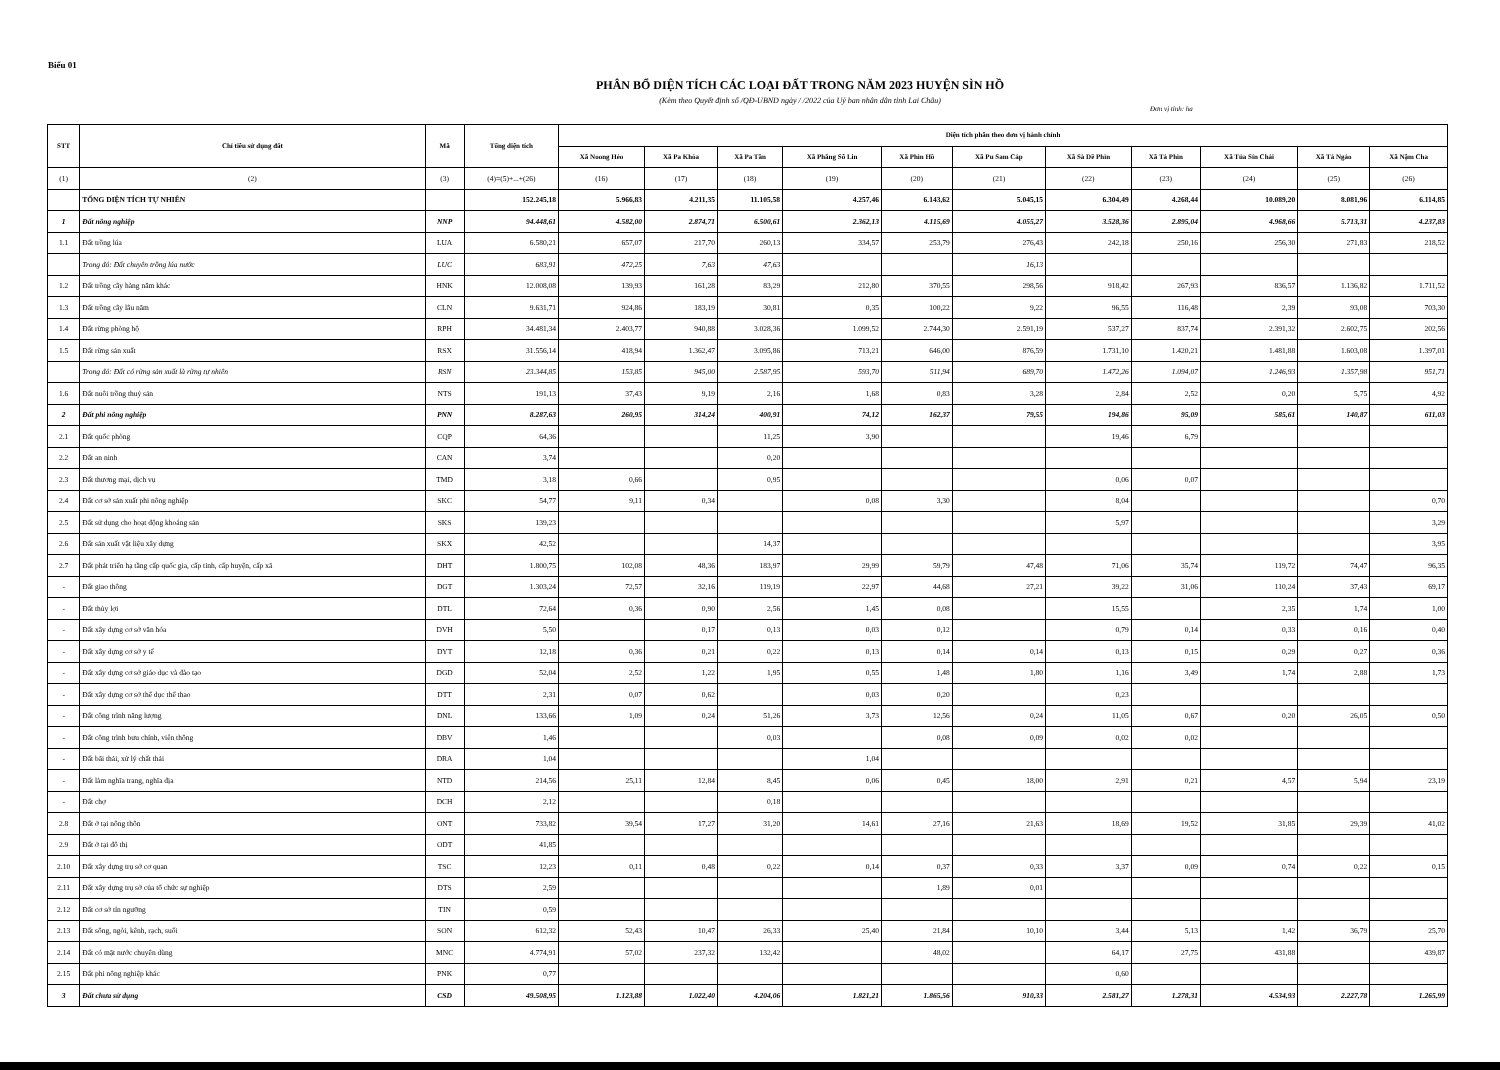Biểu 01
PHÂN BỔ DIỆN TÍCH CÁC LOẠI ĐẤT TRONG NĂM 2023 HUYỆN SÌN HỒ
(Kèm theo Quyết định số /QĐ-UBND ngày / /2022 của Uỷ ban nhân dân tỉnh Lai Châu)
Đơn vị tính: ha
| STT | Chỉ tiêu sử dụng đất | Mã | Tổng diện tích | Diện tích phân theo đơn vị hành chính | | | | | | | | | | |
| --- | --- | --- | --- | --- | --- | --- | --- | --- | --- | --- | --- | --- | --- | --- |
| | | | | Xã Noong Hẻo | Xã Pa Khóa | Xã Pa Tần | Xã Phăng Sô Lin | Xã Phìn Hồ | Xã Pu Sam Cáp | Xã Sà Dề Phìn | Xã Tả Phìn | Xã Tủa Sín Chải | Xã Tả Ngảo | Xã Nậm Cha |
| (1) | (2) | (3) | (4)=(5)+...+(26) | (16) | (17) | (18) | (19) | (20) | (21) | (22) | (23) | (24) | (25) | (26) |
| | TỔNG DIỆN TÍCH TỰ NHIÊN | | 152.245,18 | 5.966,83 | 4.211,35 | 11.105,58 | 4.257,46 | 6.143,62 | 5.045,15 | 6.304,49 | 4.268,44 | 10.089,20 | 8.081,96 | 6.114,85 |
| 1 | Đất nông nghiệp | NNP | 94.448,61 | 4.582,00 | 2.874,71 | 6.500,61 | 2.362,13 | 4.115,69 | 4.055,27 | 3.528,36 | 2.895,04 | 4.968,66 | 5.713,31 | 4.237,83 |
| 1.1 | Đất trồng lúa | LUA | 6.580,21 | 657,07 | 217,70 | 260,13 | 334,57 | 253,79 | 276,43 | 242,18 | 250,16 | 256,30 | 271,83 | 218,52 |
| | Trong đó: Đất chuyên trồng lúa nước | LUC | 683,91 | 472,25 | 7,63 | 47,63 | | | 16,13 | | | | | |
| 1.2 | Đất trồng cây hàng năm khác | HNK | 12.008,08 | 139,93 | 161,28 | 83,29 | 212,80 | 370,55 | 298,56 | 918,42 | 267,93 | 836,57 | 1.136,82 | 1.711,52 |
| 1.3 | Đất trồng cây lâu năm | CLN | 9.631,71 | 924,86 | 183,19 | 30,81 | 0,35 | 100,22 | 9,22 | 96,55 | 116,48 | 2,39 | 93,08 | 703,30 |
| 1.4 | Đất rừng phòng hộ | RPH | 34.481,34 | 2.403,77 | 940,88 | 3.028,36 | 1.099,52 | 2.744,30 | 2.591,19 | 537,27 | 837,74 | 2.391,32 | 2.602,75 | 202,56 |
| 1.5 | Đất rừng sản xuất | RSX | 31.556,14 | 418,94 | 1.362,47 | 3.095,86 | 713,21 | 646,00 | 876,59 | 1.731,10 | 1.420,21 | 1.481,88 | 1.603,08 | 1.397,01 |
| | Trong đó: Đất có rừng sản xuất là rừng tự nhiên | RSN | 23.344,85 | 153,85 | 945,00 | 2.587,95 | 593,70 | 511,94 | 689,70 | 1.472,26 | 1.094,07 | 1.246,93 | 1.357,98 | 951,71 |
| 1.6 | Đất nuôi trồng thuỷ sản | NTS | 191,13 | 37,43 | 9,19 | 2,16 | 1,68 | 0,83 | 3,28 | 2,84 | 2,52 | 0,20 | 5,75 | 4,92 |
| 2 | Đất phi nông nghiệp | PNN | 8.287,63 | 260,95 | 314,24 | 400,91 | 74,12 | 162,37 | 79,55 | 194,86 | 95,09 | 585,61 | 140,87 | 611,03 |
| 2.1 | Đất quốc phòng | CQP | 64,36 | | | 11,25 | 3,90 | | | 19,46 | 6,79 | | | |
| 2.2 | Đất an ninh | CAN | 3,74 | | | 0,20 | | | | | | | | |
| 2.3 | Đất thương mại, dịch vụ | TMD | 3,18 | 0,66 | | 0,95 | | | | 0,06 | 0,07 | | | |
| 2.4 | Đất cơ sở sản xuất phi nông nghiệp | SKC | 54,77 | 9,11 | 0,34 | | 0,08 | 3,30 | | 8,04 | | | | 0,70 |
| 2.5 | Đất sử dụng cho hoạt động khoáng sản | SKS | 139,23 | | | | | | | 5,97 | | | | 3,29 |
| 2.6 | Đất sản xuất vật liệu xây dựng | SKX | 42,52 | | | 14,37 | | | | | | | | 3,95 |
| 2.7 | Đất phát triển hạ tầng cấp quốc gia, cấp tỉnh, cấp huyện, cấp xã | DHT | 1.800,75 | 102,08 | 48,36 | 183,97 | 29,99 | 59,79 | 47,48 | 71,06 | 35,74 | 119,72 | 74,47 | 96,35 |
| - | Đất giao thông | DGT | 1.303,24 | 72,57 | 32,16 | 119,19 | 22,97 | 44,68 | 27,21 | 39,22 | 31,06 | 110,24 | 37,43 | 69,17 |
| - | Đất thủy lợi | DTL | 72,64 | 0,36 | 0,90 | 2,56 | 1,45 | 0,08 | | 15,55 | | 2,35 | 1,74 | 1,00 |
| - | Đất xây dựng cơ sở văn hóa | DVH | 5,50 | | 0,17 | 0,13 | 0,03 | 0,12 | | 0,79 | 0,14 | 0,33 | 0,16 | 0,40 |
| - | Đất xây dựng cơ sở y tế | DYT | 12,18 | 0,36 | 0,21 | 0,22 | 0,13 | 0,14 | 0,14 | 0,13 | 0,15 | 0,29 | 0,27 | 0,36 |
| - | Đất xây dựng cơ sở giáo dục và đào tạo | DGD | 52,04 | 2,52 | 1,22 | 1,95 | 0,55 | 1,48 | 1,80 | 1,16 | 3,49 | 1,74 | 2,88 | 1,73 |
| - | Đất xây dựng cơ sở thể dục thể thao | DTT | 2,31 | 0,07 | 0,62 | | 0,03 | 0,20 | | 0,23 | | | | |
| - | Đất công trình năng lượng | DNL | 133,66 | 1,09 | 0,24 | 51,26 | 3,73 | 12,56 | 0,24 | 11,05 | 0,67 | 0,20 | 26,05 | 0,50 |
| - | Đất công trình bưu chính, viễn thông | DBV | 1,46 | | | 0,03 | | 0,08 | 0,09 | 0,02 | 0,02 | | | |
| - | Đất bãi thải, xử lý chất thải | DRA | 1,04 | | | | 1,04 | | | | | | | |
| - | Đất làm nghĩa trang, nghĩa địa | NTD | 214,56 | 25,11 | 12,84 | 8,45 | 0,06 | 0,45 | 18,00 | 2,91 | 0,21 | 4,57 | 5,94 | 23,19 |
| - | Đất chợ | DCH | 2,12 | | | 0,18 | | | | | | | | |
| 2.8 | Đất ở tại nông thôn | ONT | 733,82 | 39,54 | 17,27 | 31,20 | 14,61 | 27,16 | 21,63 | 18,69 | 19,52 | 31,85 | 29,39 | 41,02 |
| 2.9 | Đất ở tại đô thị | ODT | 41,85 | | | | | | | | | | | |
| 2.10 | Đất xây dựng trụ sở cơ quan | TSC | 12,23 | 0,11 | 0,48 | 0,22 | 0,14 | 0,37 | 0,33 | 3,37 | 0,09 | 0,74 | 0,22 | 0,15 |
| 2.11 | Đất xây dựng trụ sở của tổ chức sự nghiệp | DTS | 2,59 | | | | | 1,89 | 0,01 | | | | | |
| 2.12 | Đất cơ sở tín ngưỡng | TIN | 0,59 | | | | | | | | | | | |
| 2.13 | Đất sông, ngòi, kênh, rạch, suối | SON | 612,32 | 52,43 | 10,47 | 26,33 | 25,40 | 21,84 | 10,10 | 3,44 | 5,13 | 1,42 | 36,79 | 25,70 |
| 2.14 | Đất có mặt nước chuyên dùng | MNC | 4.774,91 | 57,02 | 237,32 | 132,42 | | 48,02 | | 64,17 | 27,75 | 431,88 | | 439,87 |
| 2.15 | Đất phi nông nghiệp khác | PNK | 0,77 | | | | | | | 0,60 | | | | |
| 3 | Đất chưa sử dụng | CSD | 49.508,95 | 1.123,88 | 1.022,40 | 4.204,06 | 1.821,21 | 1.865,56 | 910,33 | 2.581,27 | 1.278,31 | 4.534,93 | 2.227,78 | 1.265,99 |